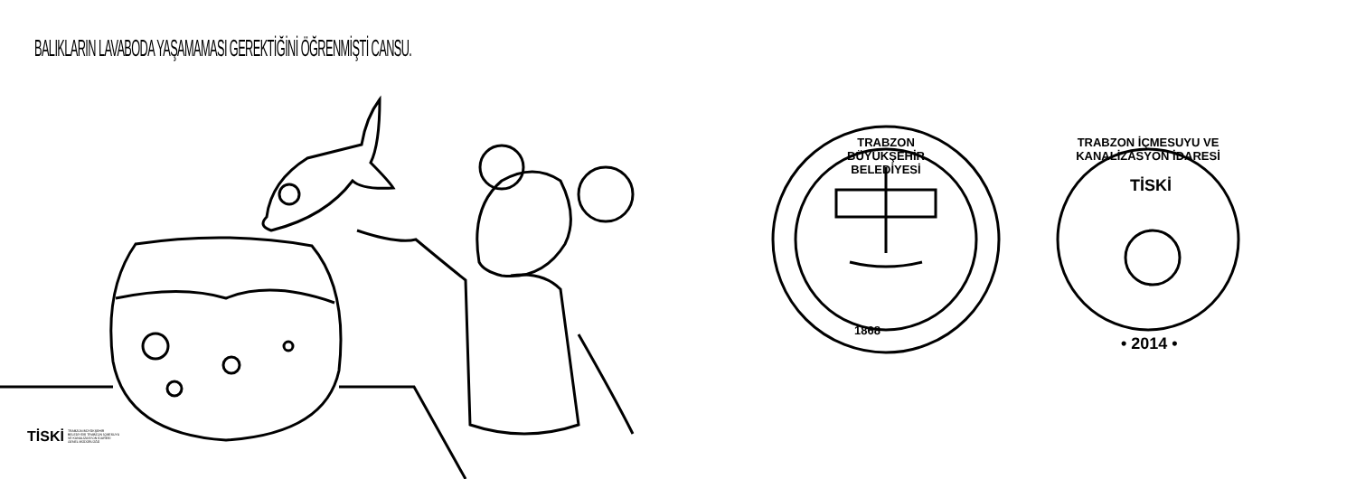BALIKLARIN LAVABODA YAŞAMAMASI GEREKTİĞİNİ ÖĞRENMİŞTİ CANSU.
TRABZON BÜYÜKŞEHİR BELEDİYESİ
1868
TRABZON İÇMESUYU VE KANALİZASYON İDARESİ
TİSKİ
• 2014 •
TİSKİ
TRABZON BÜYÜKŞEHİR BELEDİYESİ TRABZON İÇMESUYU VE KANALİZASYON İDARESİ GENEL MÜDÜRLÜĞÜ